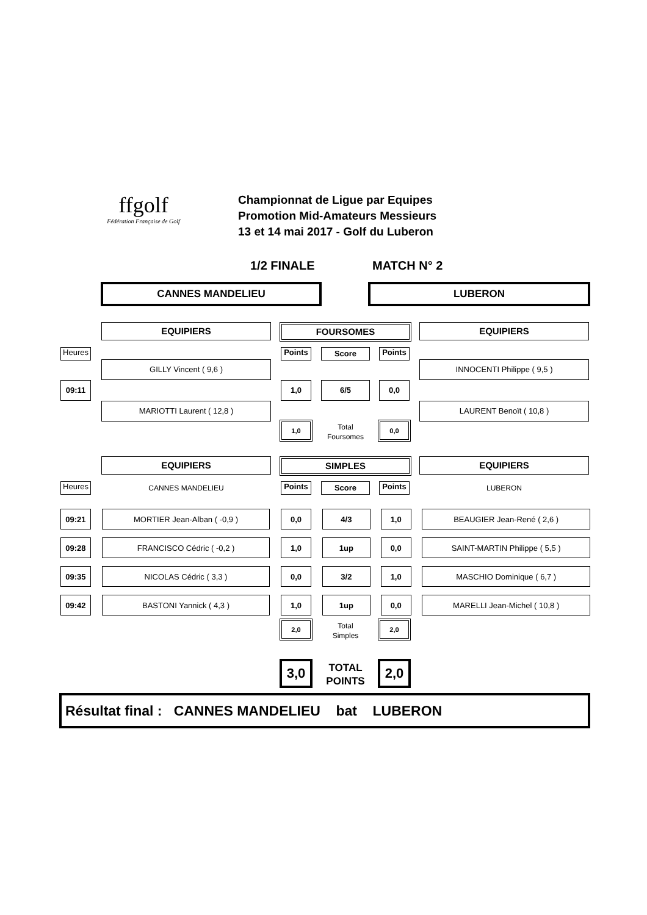ffgolf
Fédération Française de Golf
Championnat de Ligue par Equipes
Promotion Mid-Amateurs Messieurs
13 et 14 mai 2017 - Golf du Luberon
1/2 FINALE MATCH N° 2
CANNES MANDELIEU LUBERON
EQUIPIERS FOURSOMES EQUIPIERS
Heures Points Score Points
GILLY Vincent ( 9,6 ) INNOCENTI Philippe ( 9,5 )
09:11 1,0 6/5 0,0
MARIOTTI Laurent ( 12,8 ) LAURENT Benoït ( 10,8 )
1,0
Total
Foursomes
0,0
EQUIPIERS SIMPLES EQUIPIERS
Heures CANNES MANDELIEU Points Score Points LUBERON
| 09:21 | | MORTIER Jean-Alban ( -0,9 ) | | 0,0 | | 4/3 | | 1,0 | | BEAUGIER Jean-René ( 2,6 ) |
| 09:28 | | FRANCISCO Cédric ( -0,2 ) | | 1,0 | | 1up | | 0,0 | | SAINT-MARTIN Philippe ( 5,5 ) |
| 09:35 | | NICOLAS Cédric ( 3,3 ) | | 0,0 | | 3/2 | | 1,0 | | MASCHIO Dominique ( 6,7 ) |
| 09:42 | | BASTONI Yannick ( 4,3 ) | | 1,0 | | 1up | | 0,0 | | MARELLI Jean-Michel ( 10,8 ) |
2,0
Total
Simples
2,0
3,0
TOTAL
POINTS
2,0
Résultat final : CANNES MANDELIEU bat LUBERON